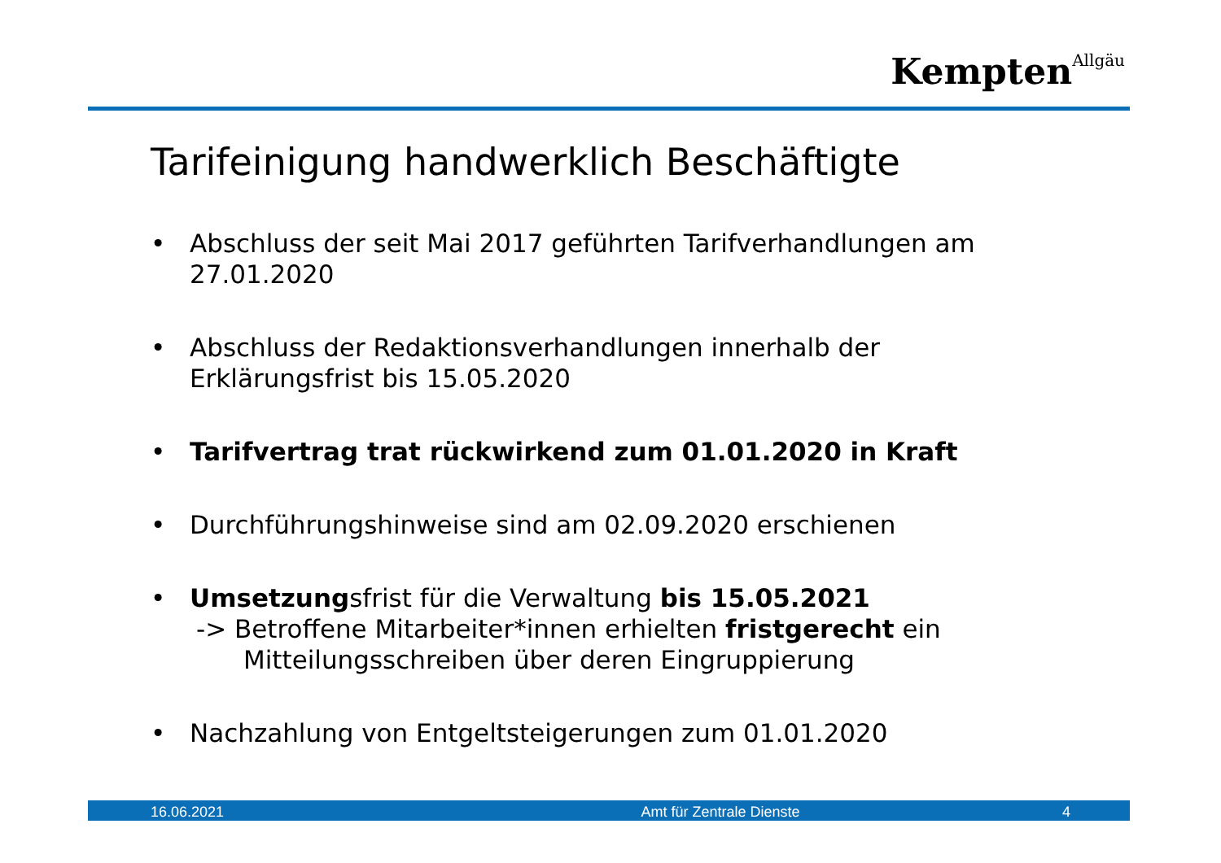Kempten<sup>Allgäu</sup>
Tarifeinigung handwerklich Beschäftigte
• Abschluss der seit Mai 2017 geführten Tarifverhandlungen am 27.01.2020
• Abschluss der Redaktionsverhandlungen innerhalb der Erklärungsfrist bis 15.05.2020
• Tarifvertrag trat rückwirkend zum 01.01.2020 in Kraft
• Durchführungshinweise sind am 02.09.2020 erschienen
• Umsetzungsfrist für die Verwaltung bis 15.05.2021
-> Betroffene Mitarbeiter*innen erhielten fristgerecht ein
Mitteilungsschreiben über deren Eingruppierung
• Nachzahlung von Entgeltsteigerungen zum 01.01.2020
16.06.2021 Amt für Zentrale Dienste 4